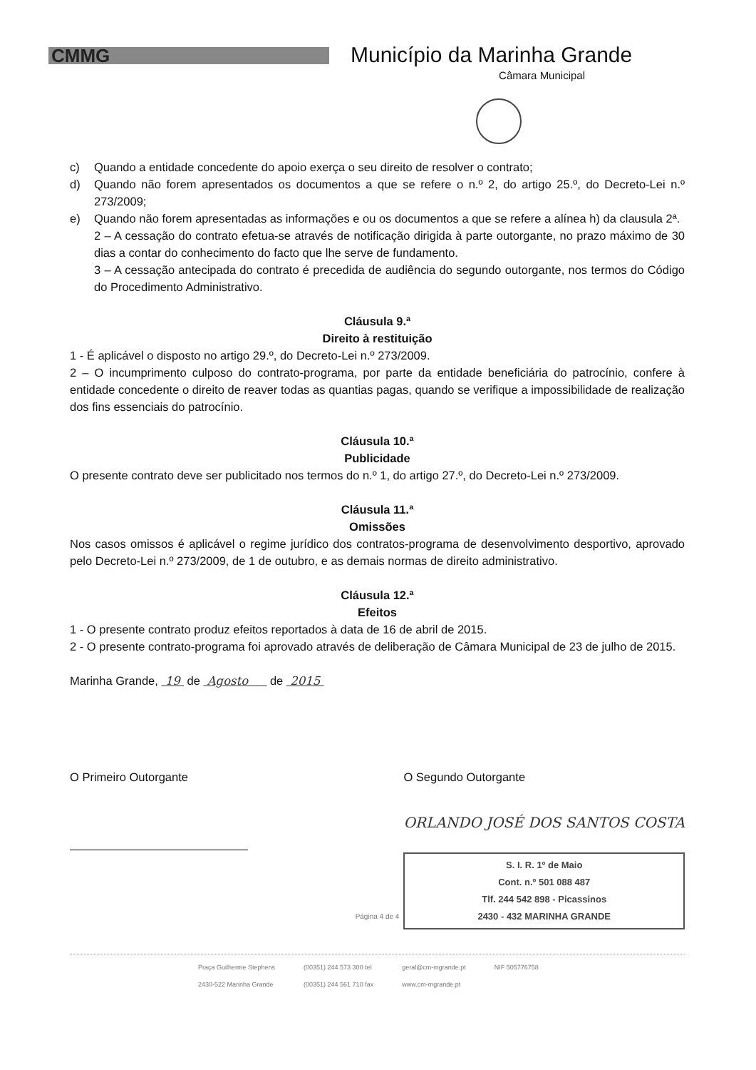CMMG
Município da Marinha Grande
Câmara Municipal
c) Quando a entidade concedente do apoio exerça o seu direito de resolver o contrato;
d) Quando não forem apresentados os documentos a que se refere o n.º 2, do artigo 25.º, do Decreto-Lei n.º 273/2009;
e) Quando não forem apresentadas as informações e ou os documentos a que se refere a alínea h) da clausula 2ª.
2 – A cessação do contrato efetua-se através de notificação dirigida à parte outorgante, no prazo máximo de 30 dias a contar do conhecimento do facto que lhe serve de fundamento.
3 – A cessação antecipada do contrato é precedida de audiência do segundo outorgante, nos termos do Código do Procedimento Administrativo.
Cláusula 9.ª
Direito à restituição
1 - É aplicável o disposto no artigo 29.º, do Decreto-Lei n.º 273/2009.
2 – O incumprimento culposo do contrato-programa, por parte da entidade beneficiária do patrocínio, confere à entidade concedente o direito de reaver todas as quantias pagas, quando se verifique a impossibilidade de realização dos fins essenciais do patrocínio.
Cláusula 10.ª
Publicidade
O presente contrato deve ser publicitado nos termos do n.º 1, do artigo 27.º, do Decreto-Lei n.º 273/2009.
Cláusula 11.ª
Omissões
Nos casos omissos é aplicável o regime jurídico dos contratos-programa de desenvolvimento desportivo, aprovado pelo Decreto-Lei n.º 273/2009, de 1 de outubro, e as demais normas de direito administrativo.
Cláusula 12.ª
Efeitos
1 - O presente contrato produz efeitos reportados à data de 16 de abril de 2015.
2 - O presente contrato-programa foi aprovado através de deliberação de Câmara Municipal de 23 de julho de 2015.
Marinha Grande, 19 de Agosto de 2015
O Primeiro Outorgante O Segundo Outorgante
ORLANDO JOSÉ DOS SANTOS COSTA
S. I. R. 1º de Maio
Cont. n.º 501 088 487
Tlf. 244 542 898 - Picassinos
2430 - 432 MARINHA GRANDE
Página 4 de 4
Praça Guilherme Stephens
2430-522 Marinha Grande (00351) 244 573 300 tel
(00351) 244 561 710 fax geral@cm-mgrande.pt
www.cm-mgrande.pt NIF 505776758